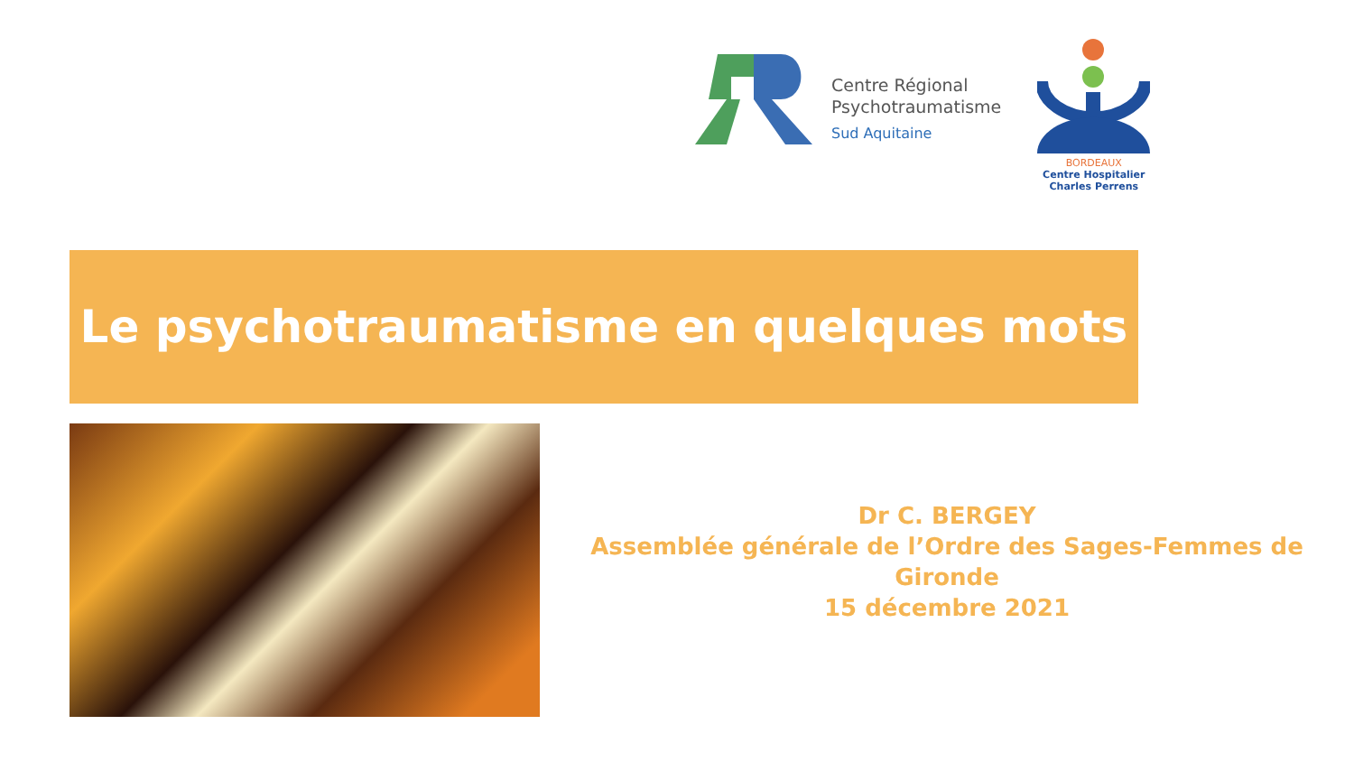Centre Régional
Psychotraumatisme
Sud Aquitaine
BORDEAUX
Centre Hospitalier
Charles Perrens
Le psychotraumatisme en quelques mots
Dr C. BERGEY
Assemblée générale de l’Ordre des Sages-Femmes de Gironde
15 décembre 2021